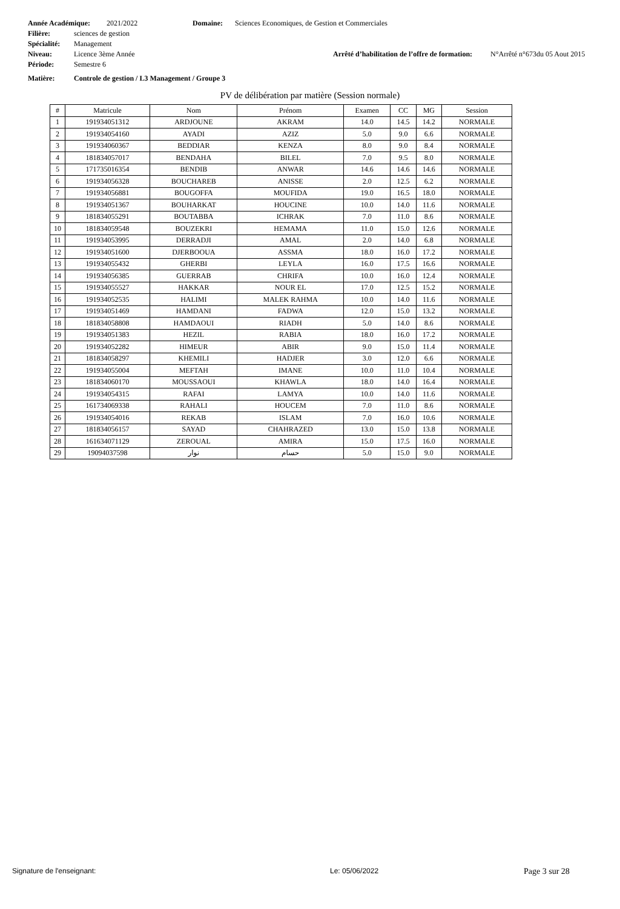Année Académique: 2021/2022 Domaine: Sciences Economiques, de Gestion et Commerciales
Filière: sciences de gestion
Spécialité: Management
Niveau: Licence 3ème Année Arrêté d’habilitation de l’offre de formation: N°Arrêté n°673du 05 Aout 2015
Période: Semestre 6
Matière: Controle de gestion / L3 Management / Groupe 3
PV de délibération par matière (Session normale)
| # | Matricule | Nom | Prénom | Examen | CC | MG | Session |
| --- | --- | --- | --- | --- | --- | --- | --- |
| 1 | 191934051312 | ARDJOUNE | AKRAM | 14.0 | 14.5 | 14.2 | NORMALE |
| 2 | 191934054160 | AYADI | AZIZ | 5.0 | 9.0 | 6.6 | NORMALE |
| 3 | 191934060367 | BEDDIAR | KENZA | 8.0 | 9.0 | 8.4 | NORMALE |
| 4 | 181834057017 | BENDAHA | BILEL | 7.0 | 9.5 | 8.0 | NORMALE |
| 5 | 171735016354 | BENDIB | ANWAR | 14.6 | 14.6 | 14.6 | NORMALE |
| 6 | 191934056328 | BOUCHAREB | ANISSE | 2.0 | 12.5 | 6.2 | NORMALE |
| 7 | 191934056881 | BOUGOFFA | MOUFIDA | 19.0 | 16.5 | 18.0 | NORMALE |
| 8 | 191934051367 | BOUHARKAT | HOUCINE | 10.0 | 14.0 | 11.6 | NORMALE |
| 9 | 181834055291 | BOUTABBA | ICHRAK | 7.0 | 11.0 | 8.6 | NORMALE |
| 10 | 181834059548 | BOUZEKRI | HEMAMA | 11.0 | 15.0 | 12.6 | NORMALE |
| 11 | 191934053995 | DERRADJI | AMAL | 2.0 | 14.0 | 6.8 | NORMALE |
| 12 | 191934051600 | DJERBOOUA | ASSMA | 18.0 | 16.0 | 17.2 | NORMALE |
| 13 | 191934055432 | GHERBI | LEYLA | 16.0 | 17.5 | 16.6 | NORMALE |
| 14 | 191934056385 | GUERRAB | CHRIFA | 10.0 | 16.0 | 12.4 | NORMALE |
| 15 | 191934055527 | HAKKAR | NOUR EL | 17.0 | 12.5 | 15.2 | NORMALE |
| 16 | 191934052535 | HALIMI | MALEK RAHMA | 10.0 | 14.0 | 11.6 | NORMALE |
| 17 | 191934051469 | HAMDANI | FADWA | 12.0 | 15.0 | 13.2 | NORMALE |
| 18 | 181834058808 | HAMDAOUI | RIADH | 5.0 | 14.0 | 8.6 | NORMALE |
| 19 | 191934051383 | HEZIL | RABIA | 18.0 | 16.0 | 17.2 | NORMALE |
| 20 | 191934052282 | HIMEUR | ABIR | 9.0 | 15.0 | 11.4 | NORMALE |
| 21 | 181834058297 | KHEMILI | HADJER | 3.0 | 12.0 | 6.6 | NORMALE |
| 22 | 191934055004 | MEFTAH | IMANE | 10.0 | 11.0 | 10.4 | NORMALE |
| 23 | 181834060170 | MOUSSAOUI | KHAWLA | 18.0 | 14.0 | 16.4 | NORMALE |
| 24 | 191934054315 | RAFAI | LAMYA | 10.0 | 14.0 | 11.6 | NORMALE |
| 25 | 161734069338 | RAHALI | HOUCEM | 7.0 | 11.0 | 8.6 | NORMALE |
| 26 | 191934054016 | REKAB | ISLAM | 7.0 | 16.0 | 10.6 | NORMALE |
| 27 | 181834056157 | SAYAD | CHAHRAZED | 13.0 | 15.0 | 13.8 | NORMALE |
| 28 | 161634071129 | ZEROUAL | AMIRA | 15.0 | 17.5 | 16.0 | NORMALE |
| 29 | 19094037598 | نوار | حسام | 5.0 | 15.0 | 9.0 | NORMALE |
Signature de l'enseignant: Le: 05/06/2022 Page 3 sur 28